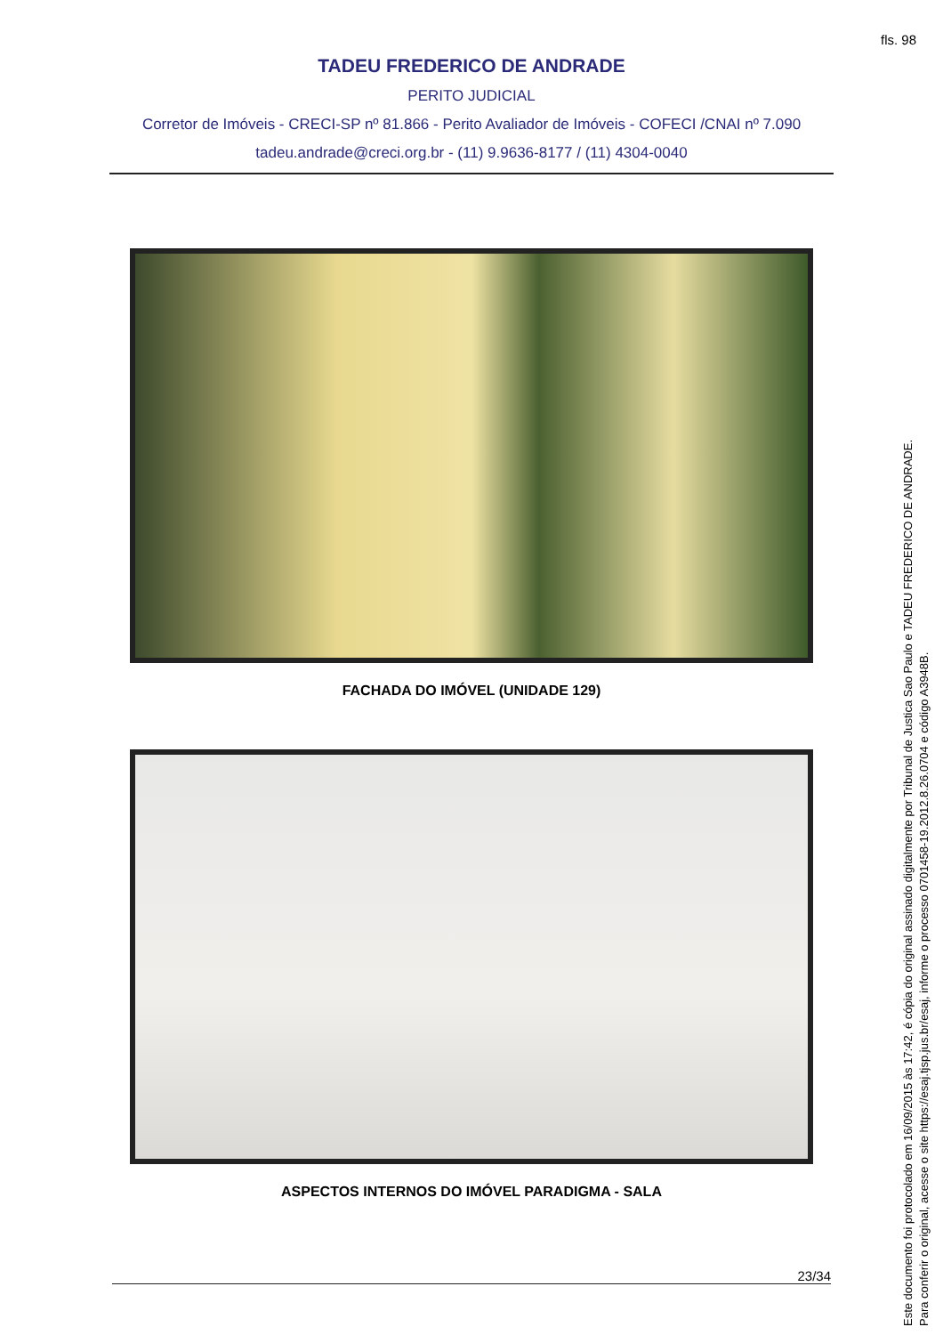fls. 98
TADEU FREDERICO DE ANDRADE
PERITO JUDICIAL
Corretor de Imóveis - CRECI-SP nº 81.866 - Perito Avaliador de Imóveis - COFECI /CNAI nº 7.090
tadeu.andrade@creci.org.br - (11) 9.9636-8177 / (11) 4304-0040
FACHADA DO IMÓVEL (UNIDADE 129)
ASPECTOS INTERNOS DO IMÓVEL PARADIGMA - SALA
23/34
Este documento foi protocolado em 16/09/2015 às 17:42, é cópia do original assinado digitalmente por Tribunal de Justica Sao Paulo e TADEU FREDERICO DE ANDRADE.
Para conferir o original, acesse o site https://esaj.tjsp.jus.br/esaj, informe o processo 0701458-19.2012.8.26.0704 e código A3948B.